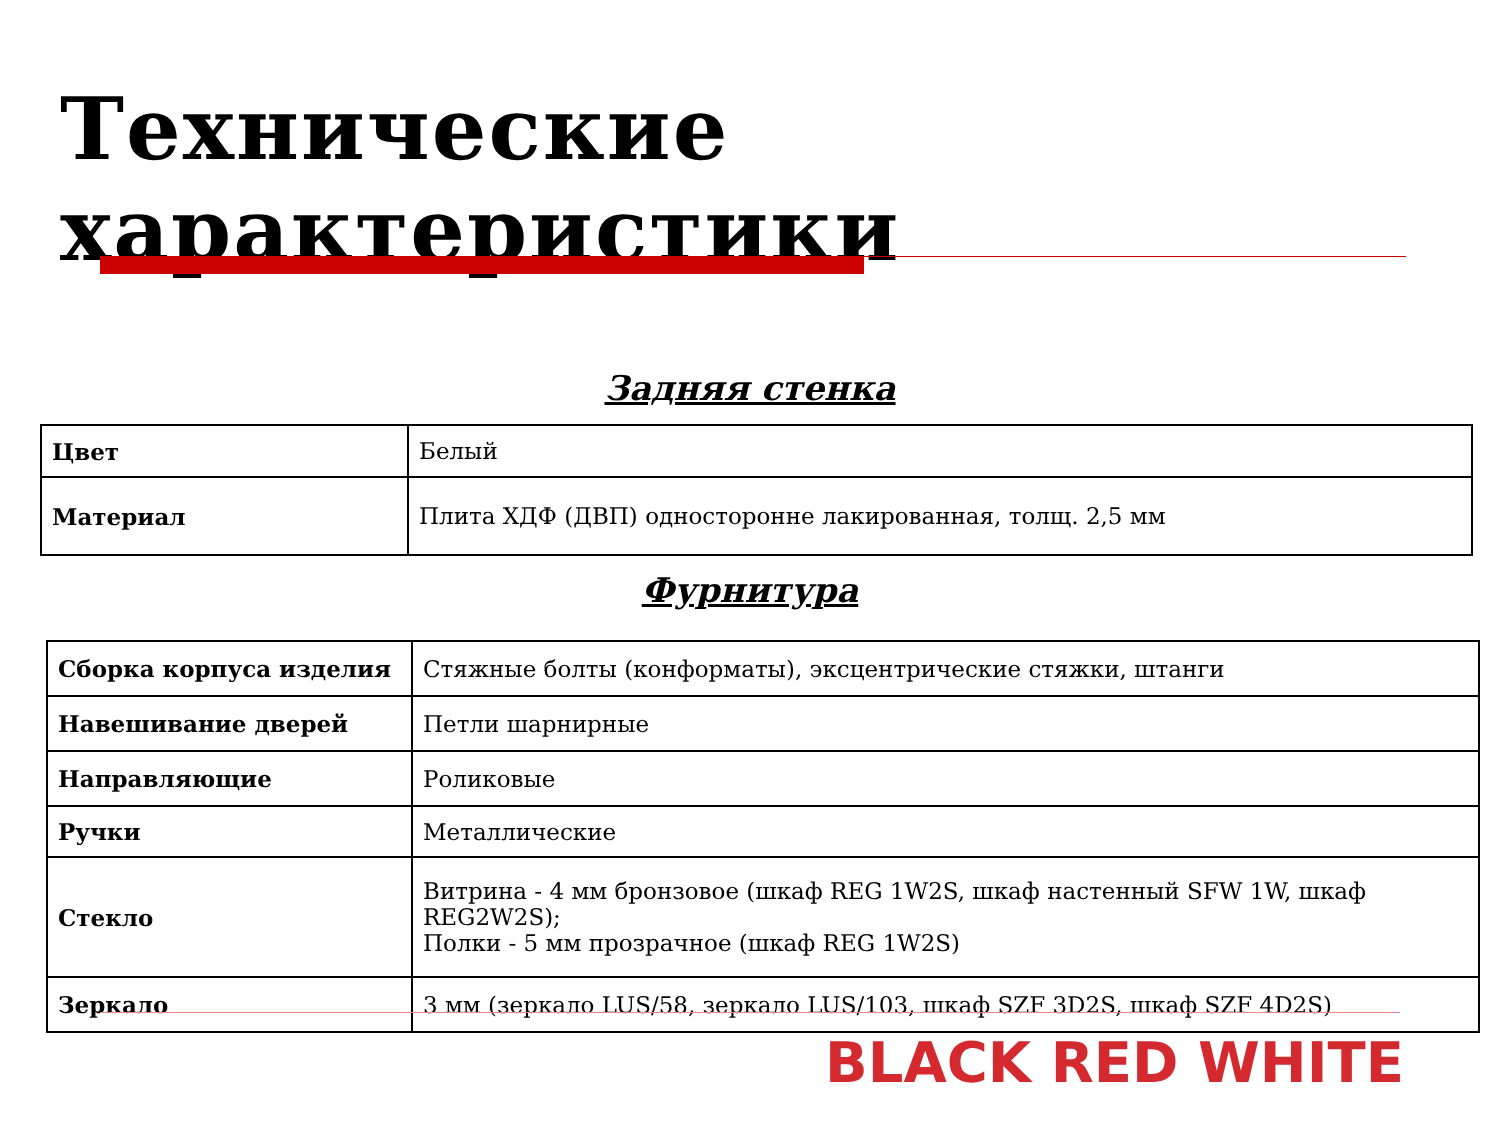Технические характеристики
Задняя стенка
| Цвет | Белый |
| Материал | Плита ХДФ (ДВП) односторонне лакированная, толщ. 2,5 мм |
Фурнитура
| Сборка корпуса изделия | Стяжные болты (конформаты), эксцентрические стяжки, штанги |
| Навешивание дверей | Петли шарнирные |
| Направляющие | Роликовые |
| Ручки | Металлические |
| Стекло | Витрина - 4 мм бронзовое (шкаф REG 1W2S, шкаф настенный SFW 1W, шкаф REG2W2S); Полки - 5 мм прозрачное (шкаф REG 1W2S) |
| Зеркало | 3 мм (зеркало LUS/58, зеркало LUS/103, шкаф SZF 3D2S, шкаф SZF 4D2S) |
BLACK RED WHITE